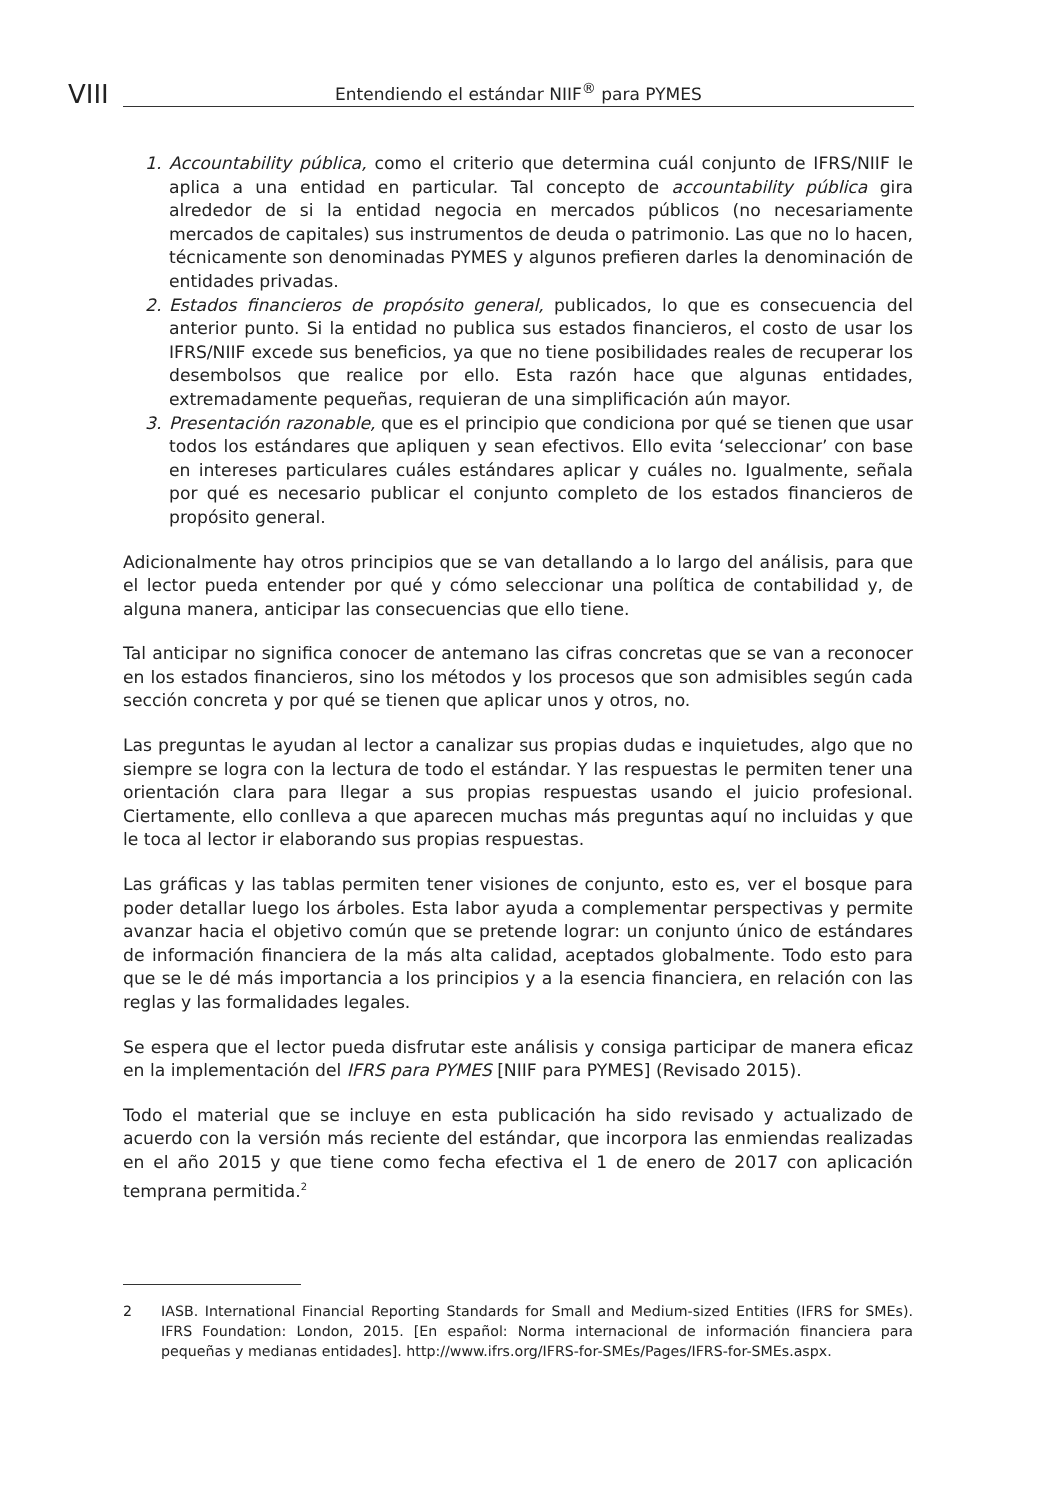VIII Entendiendo el estándar NIIF<sup>®</sup> para PYMES
1. Accountability pública, como el criterio que determina cuál conjunto de IFRS/NIIF le aplica a una entidad en particular. Tal concepto de accountability pública gira alrededor de si la entidad negocia en mercados públicos (no necesariamente mercados de capitales) sus instrumentos de deuda o patrimonio. Las que no lo hacen, técnicamente son denominadas PYMES y algunos prefieren darles la denominación de entidades privadas.
2. Estados financieros de propósito general, publicados, lo que es consecuencia del anterior punto. Si la entidad no publica sus estados financieros, el costo de usar los IFRS/NIIF excede sus beneficios, ya que no tiene posibilidades reales de recuperar los desembolsos que realice por ello. Esta razón hace que algunas entidades, extremadamente pequeñas, requieran de una simplificación aún mayor.
3. Presentación razonable, que es el principio que condiciona por qué se tienen que usar todos los estándares que apliquen y sean efectivos. Ello evita ‘seleccionar’ con base en intereses particulares cuáles estándares aplicar y cuáles no. Igualmente, señala por qué es necesario publicar el conjunto completo de los estados financieros de propósito general.
Adicionalmente hay otros principios que se van detallando a lo largo del análisis, para que el lector pueda entender por qué y cómo seleccionar una política de contabilidad y, de alguna manera, anticipar las consecuencias que ello tiene.
Tal anticipar no significa conocer de antemano las cifras concretas que se van a reconocer en los estados financieros, sino los métodos y los procesos que son admisibles según cada sección concreta y por qué se tienen que aplicar unos y otros, no.
Las preguntas le ayudan al lector a canalizar sus propias dudas e inquietudes, algo que no siempre se logra con la lectura de todo el estándar. Y las respuestas le permiten tener una orientación clara para llegar a sus propias respuestas usando el juicio profesional. Ciertamente, ello conlleva a que aparecen muchas más preguntas aquí no incluidas y que le toca al lector ir elaborando sus propias respuestas.
Las gráficas y las tablas permiten tener visiones de conjunto, esto es, ver el bosque para poder detallar luego los árboles. Esta labor ayuda a complementar perspectivas y permite avanzar hacia el objetivo común que se pretende lograr: un conjunto único de estándares de información financiera de la más alta calidad, aceptados globalmente. Todo esto para que se le dé más importancia a los principios y a la esencia financiera, en relación con las reglas y las formalidades legales.
Se espera que el lector pueda disfrutar este análisis y consiga participar de manera eficaz en la implementación del IFRS para PYMES [NIIF para PYMES] (Revisado 2015).
Todo el material que se incluye en esta publicación ha sido revisado y actualizado de acuerdo con la versión más reciente del estándar, que incorpora las enmiendas realizadas en el año 2015 y que tiene como fecha efectiva el 1 de enero de 2017 con aplicación temprana permitida.<sup>2</sup>
2 IASB. International Financial Reporting Standards for Small and Medium-sized Entities (IFRS for SMEs). IFRS Foundation: London, 2015. [En español: Norma internacional de información financiera para pequeñas y medianas entidades]. http://www.ifrs.org/IFRS-for-SMEs/Pages/IFRS-for-SMEs.aspx.